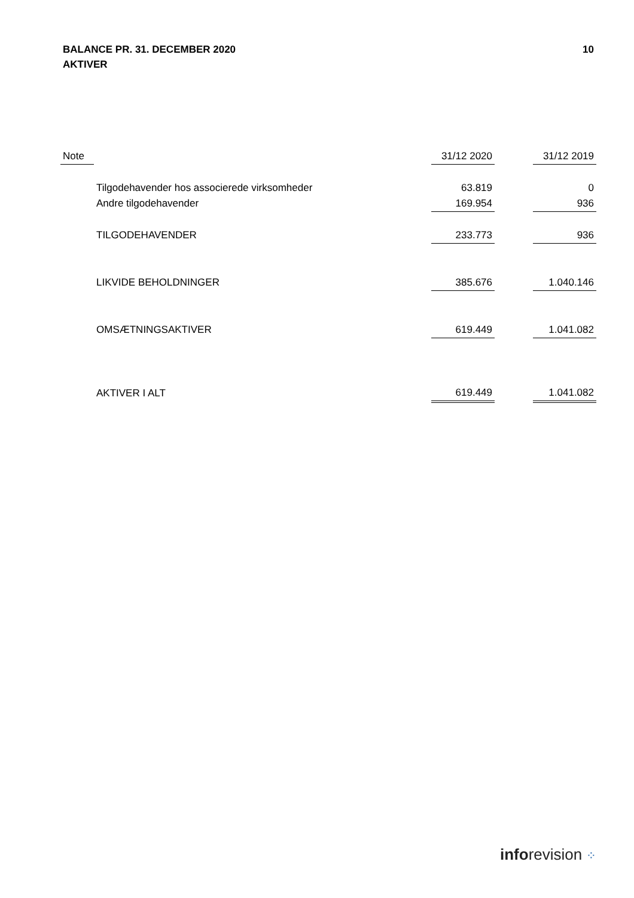10 BALANCE PR. 31. DECEMBER 2020
AKTIVER
| Note | | | 31/12 2020 | | 31/12 2019 |
| --- | --- | --- | --- | --- | --- |
| | Tilgodehavender hos associerede virksomheder | | 63.819 | | 0 |
| | Andre tilgodehavender | | 169.954 | | 936 |
| | TILGODEHAVENDER | | 233.773 | | 936 |
| | LIKVIDE BEHOLDNINGER | | 385.676 | | 1.040.146 |
| | OMSÆTNINGSAKTIVER | | 619.449 | | 1.041.082 |
| | AKTIVER I ALT | | 619.449 | | 1.041.082 |
inforevision ⁘